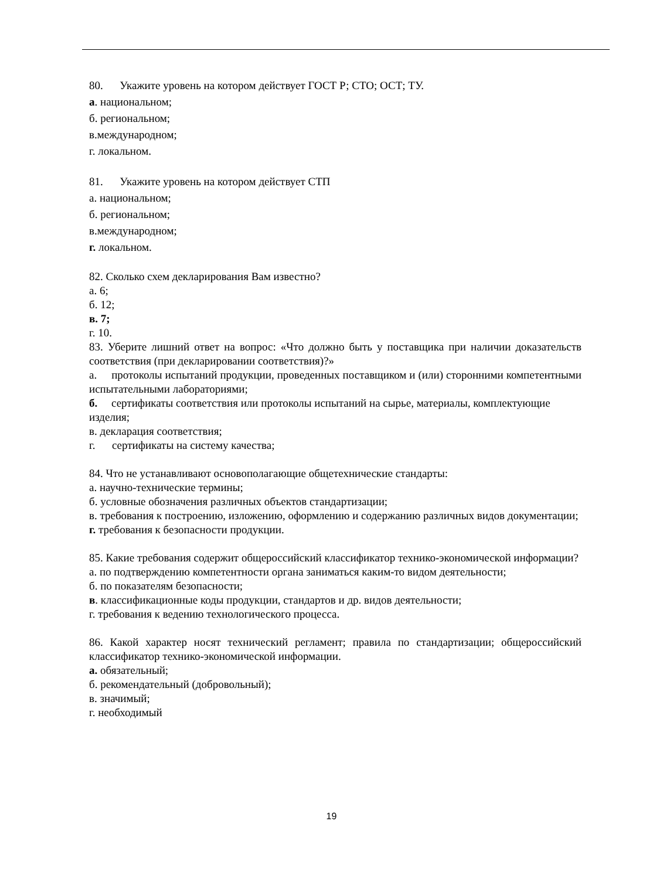80. Укажите уровень на котором действует ГОСТ Р; СТО; ОСТ; ТУ.
а. национальном;
б. региональном;
в.международном;
г. локальном.
81. Укажите уровень на котором действует СТП
а. национальном;
б. региональном;
в.международном;
г. локальном.
82. Сколько схем декларирования Вам известно?
а. 6;
б. 12;
в. 7;
г. 10.
83. Уберите лишний ответ на вопрос: «Что должно быть у поставщика при наличии доказательств соответствия (при декларировании соответствия)?»
а. протоколы испытаний продукции, проведенных поставщиком и (или) сторонними компетентными испытательными лабораториями;
б. сертификаты соответствия или протоколы испытаний на сырье, материалы, комплектующие изделия;
в. декларация соответствия;
г. сертификаты на систему качества;
84. Что не устанавливают основополагающие общетехнические стандарты:
а. научно-технические термины;
б. условные обозначения различных объектов стандартизации;
в. требования к построению, изложению, оформлению и содержанию различных видов документации;
г. требования к безопасности продукции.
85. Какие требования содержит общероссийский классификатор технико-экономической информации?
а. по подтверждению компетентности органа заниматься каким-то видом деятельности;
б. по показателям безопасности;
в. классификационные коды продукции, стандартов и др. видов деятельности;
г. требования к ведению технологического процесса.
86. Какой характер носят технический регламент; правила по стандартизации; общероссийский классификатор технико-экономической информации.
а. обязательный;
б. рекомендательный (добровольный);
в. значимый;
г. необходимый
19